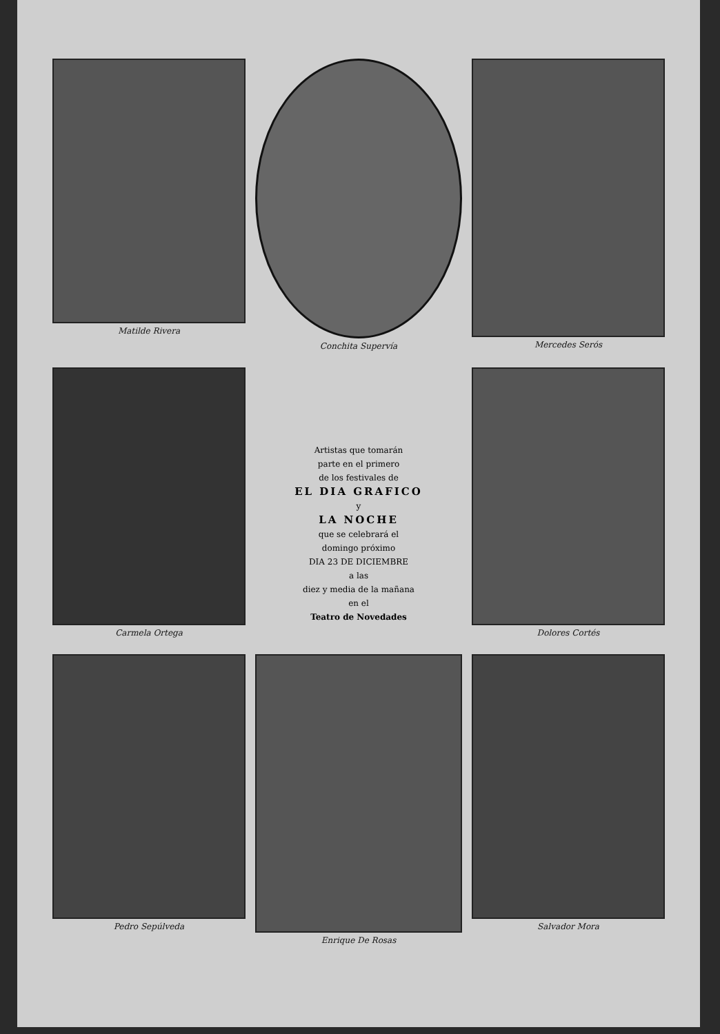Matilde Rivera
Conchita Supervía
Mercedes Serós
Carmela Ortega
Artistas que tomarán
parte en el primero
de los festivales de
EL DIA GRAFICO
y
LA NOCHE
que se celebrará el
domingo próximo
DIA 23 DE DICIEMBRE
a las
diez y media de la mañana
en el
Teatro de Novedades
Dolores Cortés
Pedro Sepúlveda
Enrique De Rosas
Salvador Mora